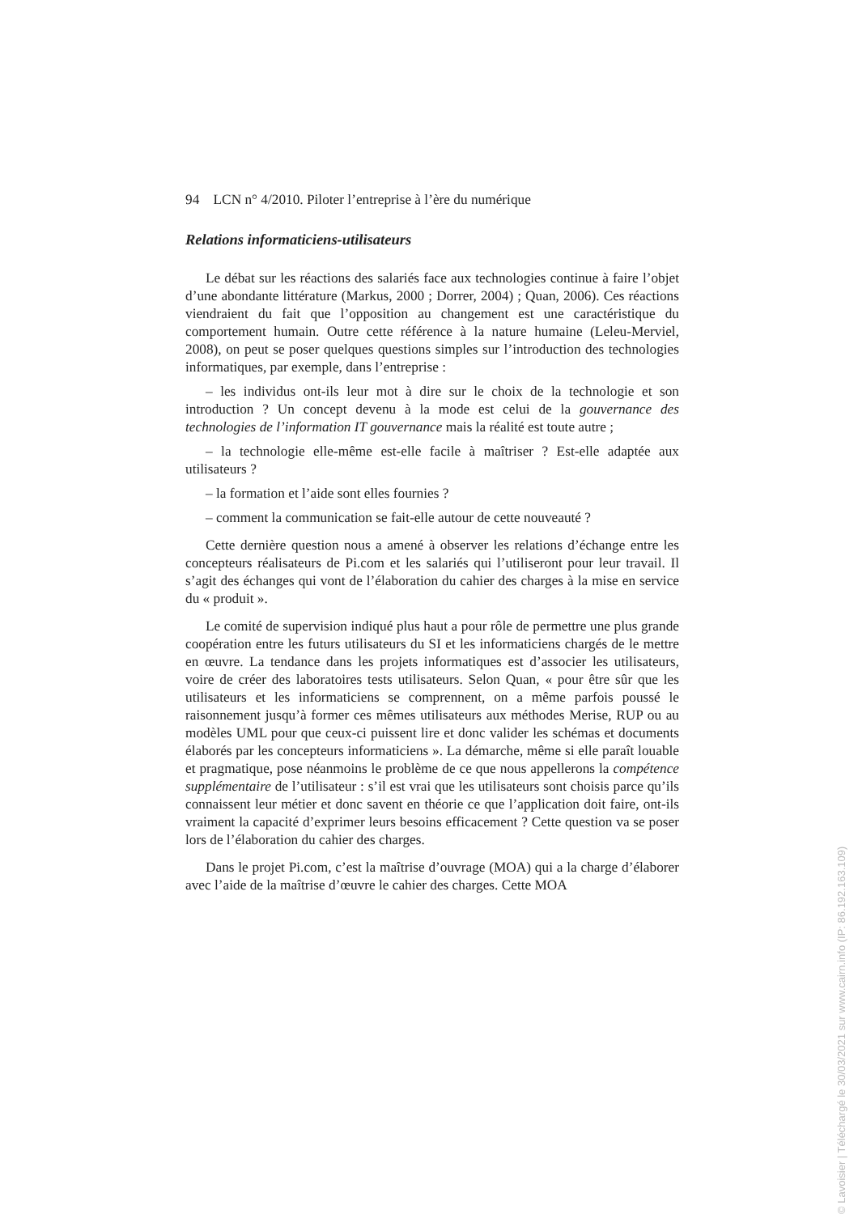94 LCN n° 4/2010. Piloter l’entreprise à l’ère du numérique
Relations informaticiens-utilisateurs
Le débat sur les réactions des salariés face aux technologies continue à faire l’objet d’une abondante littérature (Markus, 2000 ; Dorrer, 2004) ; Quan, 2006). Ces réactions viendraient du fait que l’opposition au changement est une caractéristique du comportement humain. Outre cette référence à la nature humaine (Leleu-Merviel, 2008), on peut se poser quelques questions simples sur l’introduction des technologies informatiques, par exemple, dans l’entreprise :
– les individus ont-ils leur mot à dire sur le choix de la technologie et son introduction ? Un concept devenu à la mode est celui de la gouvernance des technologies de l’information IT gouvernance mais la réalité est toute autre ;
– la technologie elle-même est-elle facile à maîtriser ? Est-elle adaptée aux utilisateurs ?
– la formation et l’aide sont elles fournies ?
– comment la communication se fait-elle autour de cette nouveauté ?
Cette dernière question nous a amené à observer les relations d’échange entre les concepteurs réalisateurs de Pi.com et les salariés qui l’utiliseront pour leur travail. Il s’agit des échanges qui vont de l’élaboration du cahier des charges à la mise en service du « produit ».
Le comité de supervision indiqué plus haut a pour rôle de permettre une plus grande coopération entre les futurs utilisateurs du SI et les informaticiens chargés de le mettre en œuvre. La tendance dans les projets informatiques est d’associer les utilisateurs, voire de créer des laboratoires tests utilisateurs. Selon Quan, « pour être sûr que les utilisateurs et les informaticiens se comprennent, on a même parfois poussé le raisonnement jusqu’à former ces mêmes utilisateurs aux méthodes Merise, RUP ou au modèles UML pour que ceux-ci puissent lire et donc valider les schémas et documents élaborés par les concepteurs informaticiens ». La démarche, même si elle paraît louable et pragmatique, pose néanmoins le problème de ce que nous appellerons la compétence supplémentaire de l’utilisateur : s’il est vrai que les utilisateurs sont choisis parce qu’ils connaissent leur métier et donc savent en théorie ce que l’application doit faire, ont-ils vraiment la capacité d’exprimer leurs besoins efficacement ? Cette question va se poser lors de l’élaboration du cahier des charges.
Dans le projet Pi.com, c’est la maîtrise d’ouvrage (MOA) qui a la charge d’élaborer avec l’aide de la maîtrise d’œuvre le cahier des charges. Cette MOA
© Lavoisier | Téléchargé le 30/03/2021 sur www.cairn.info (IP: 86.192.163.109)